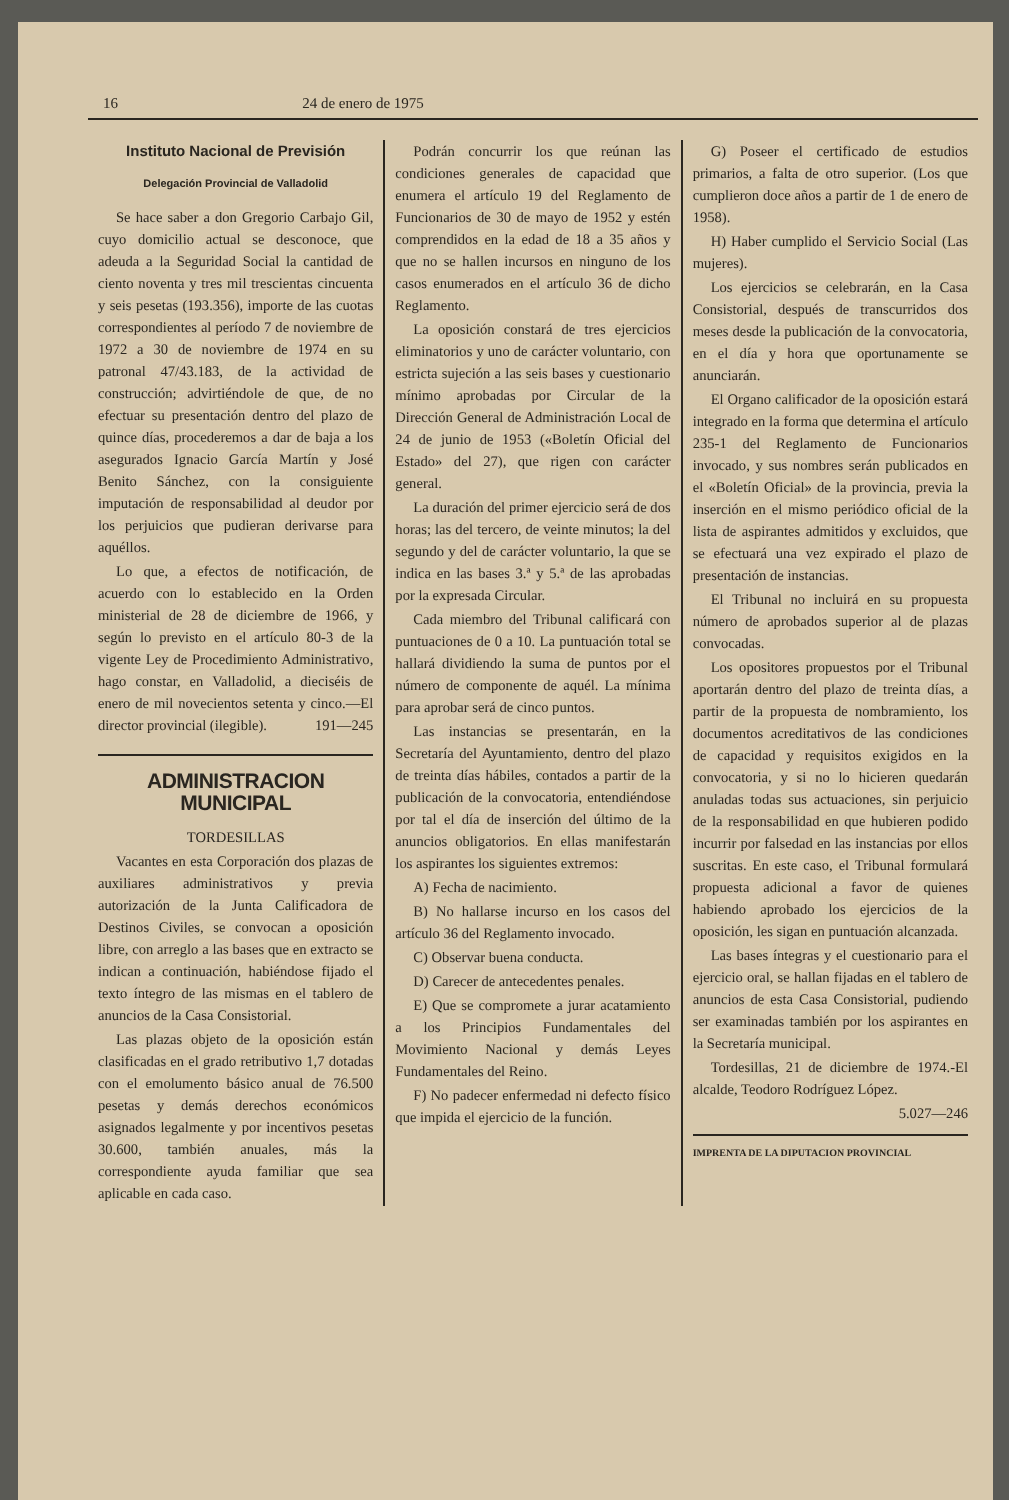16 24 de enero de 1975
Instituto Nacional de Previsión
Delegación Provincial de Valladolid
Se hace saber a don Gregorio Carbajo Gil, cuyo domicilio actual se desconoce, que adeuda a la Seguridad Social la cantidad de ciento noventa y tres mil trescientas cincuenta y seis pesetas (193.356), importe de las cuotas correspondientes al período 7 de noviembre de 1972 a 30 de noviembre de 1974 en su patronal 47/43.183, de la actividad de construcción; advirtiéndole de que, de no efectuar su presentación dentro del plazo de quince días, procederemos a dar de baja a los asegurados Ignacio García Martín y José Benito Sánchez, con la consiguiente imputación de responsabilidad al deudor por los perjuicios que pudieran derivarse para aquéllos.
Lo que, a efectos de notificación, de acuerdo con lo establecido en la Orden ministerial de 28 de diciembre de 1966, y según lo previsto en el artículo 80-3 de la vigente Ley de Procedimiento Administrativo, hago constar, en Valladolid, a dieciséis de enero de mil novecientos setenta y cinco.—El director provincial (ilegible). 191—245
ADMINISTRACION MUNICIPAL
TORDESILLAS
Vacantes en esta Corporación dos plazas de auxiliares administrativos y previa autorización de la Junta Calificadora de Destinos Civiles, se convocan a oposición libre, con arreglo a las bases que en extracto se indican a continuación, habiéndose fijado el texto íntegro de las mismas en el tablero de anuncios de la Casa Consistorial.
Las plazas objeto de la oposición están clasificadas en el grado retributivo 1,7 dotadas con el emolumento básico anual de 76.500 pesetas y demás derechos económicos asignados legalmente y por incentivos pesetas 30.600, también anuales, más la correspondiente ayuda familiar que sea aplicable en cada caso.
Podrán concurrir los que reúnan las condiciones generales de capacidad que enumera el artículo 19 del Reglamento de Funcionarios de 30 de mayo de 1952 y estén comprendidos en la edad de 18 a 35 años y que no se hallen incursos en ninguno de los casos enumerados en el artículo 36 de dicho Reglamento.
La oposición constará de tres ejercicios eliminatorios y uno de carácter voluntario, con estricta sujeción a las seis bases y cuestionario mínimo aprobadas por Circular de la Dirección General de Administración Local de 24 de junio de 1953 («Boletín Oficial del Estado» del 27), que rigen con carácter general.
La duración del primer ejercicio será de dos horas; las del tercero, de veinte minutos; la del segundo y del de carácter voluntario, la que se indica en las bases 3.ª y 5.ª de las aprobadas por la expresada Circular.
Cada miembro del Tribunal calificará con puntuaciones de 0 a 10. La puntuación total se hallará dividiendo la suma de puntos por el número de componente de aquél. La mínima para aprobar será de cinco puntos.
Las instancias se presentarán, en la Secretaría del Ayuntamiento, dentro del plazo de treinta días hábiles, contados a partir de la publicación de la convocatoria, entendiéndose por tal el día de inserción del último de la anuncios obligatorios. En ellas manifestarán los aspirantes los siguientes extremos:
A) Fecha de nacimiento.
B) No hallarse incurso en los casos del artículo 36 del Reglamento invocado.
C) Observar buena conducta.
D) Carecer de antecedentes penales.
E) Que se compromete a jurar acatamiento a los Principios Fundamentales del Movimiento Nacional y demás Leyes Fundamentales del Reino.
F) No padecer enfermedad ni defecto físico que impida el ejercicio de la función.
G) Poseer el certificado de estudios primarios, a falta de otro superior. (Los que cumplieron doce años a partir de 1 de enero de 1958).
H) Haber cumplido el Servicio Social (Las mujeres).
Los ejercicios se celebrarán, en la Casa Consistorial, después de transcurridos dos meses desde la publicación de la convocatoria, en el día y hora que oportunamente se anunciarán.
El Organo calificador de la oposición estará integrado en la forma que determina el artículo 235-1 del Reglamento de Funcionarios invocado, y sus nombres serán publicados en el «Boletín Oficial» de la provincia, previa la inserción en el mismo periódico oficial de la lista de aspirantes admitidos y excluidos, que se efectuará una vez expirado el plazo de presentación de instancias.
El Tribunal no incluirá en su propuesta número de aprobados superior al de plazas convocadas.
Los opositores propuestos por el Tribunal aportarán dentro del plazo de treinta días, a partir de la propuesta de nombramiento, los documentos acreditativos de las condiciones de capacidad y requisitos exigidos en la convocatoria, y si no lo hicieren quedarán anuladas todas sus actuaciones, sin perjuicio de la responsabilidad en que hubieren podido incurrir por falsedad en las instancias por ellos suscritas. En este caso, el Tribunal formulará propuesta adicional a favor de quienes habiendo aprobado los ejercicios de la oposición, les sigan en puntuación alcanzada.
Las bases íntegras y el cuestionario para el ejercicio oral, se hallan fijadas en el tablero de anuncios de esta Casa Consistorial, pudiendo ser examinadas también por los aspirantes en la Secretaría municipal.
Tordesillas, 21 de diciembre de 1974.-El alcalde, Teodoro Rodríguez López.
5.027—246
IMPRENTA DE LA DIPUTACION PROVINCIAL